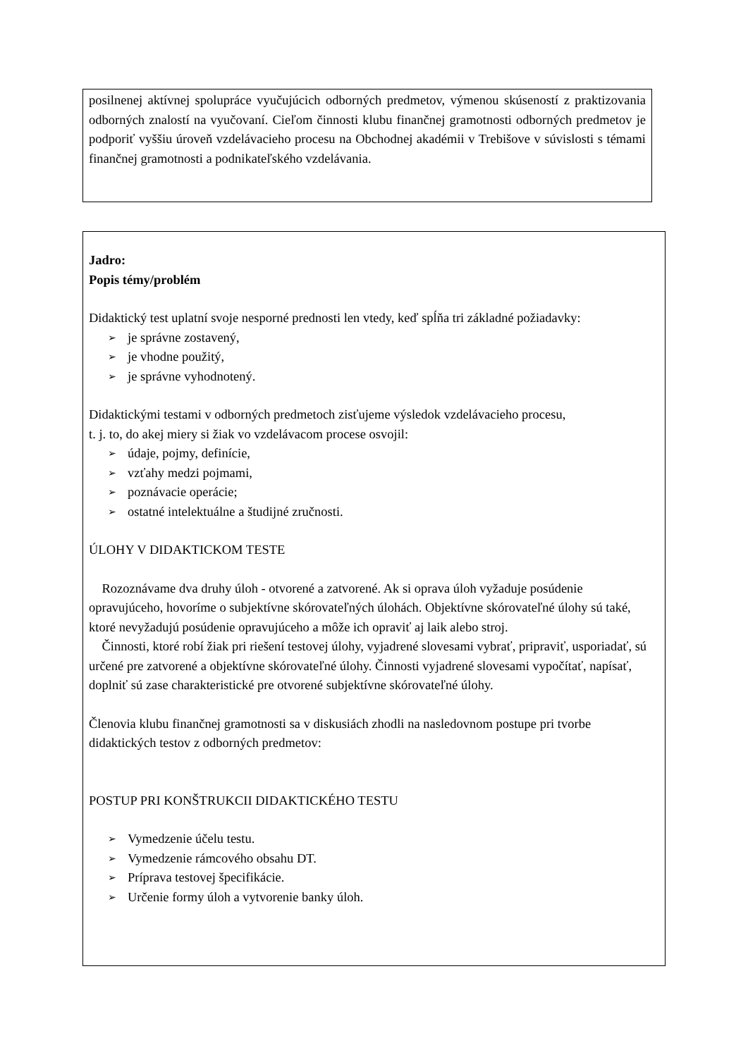posilnenej aktívnej spolupráce vyučujúcich odborných predmetov, výmenou skúseností z praktizovania odborných znalostí na vyučovaní. Cieľom činnosti klubu finančnej gramotnosti odborných predmetov je podporiť vyššiu úroveň vzdelávacieho procesu na Obchodnej akadémii v Trebišove v súvislosti s témami finančnej gramotnosti a podnikateľského vzdelávania.
Jadro:
Popis témy/problém
Didaktický test uplatní svoje nesporné prednosti len vtedy, keď spĺňa tri základné požiadavky:
je správne zostavený,
je vhodne použitý,
je správne vyhodnotený.
Didaktickými testami v odborných predmetoch zisťujeme výsledok vzdelávacieho procesu,
t. j. to, do akej miery si žiak vo vzdelávacom procese osvojil:
údaje, pojmy, definície,
vzťahy medzi pojmami,
poznávacie operácie;
ostatné intelektuálne a študijné zručnosti.
ÚLOHY V DIDAKTICKOM TESTE
Rozoznávame dva druhy úloh - otvorené a zatvorené. Ak si oprava úloh vyžaduje posúdenie opravujúceho, hovoríme o subjektívne skórovateľných úlohách. Objektívne skórovateľné úlohy sú také, ktoré nevyžadujú posúdenie opravujúceho a môže ich opraviť aj laik alebo stroj.
Činnosti, ktoré robí žiak pri riešení testovej úlohy, vyjadrené slovesami vybrať, pripraviť, usporiadať, sú určené pre zatvorené a objektívne skórovateľné úlohy. Činnosti vyjadrené slovesami vypočítať, napísať, doplniť sú zase charakteristické pre otvorené subjektívne skórovateľné úlohy.
Členovia klubu finančnej gramotnosti sa v diskusiách zhodli na nasledovnom postupe pri tvorbe didaktických testov z odborných predmetov:
POSTUP PRI KONŠTRUKCII DIDAKTICKÉHO TESTU
Vymedzenie účelu testu.
Vymedzenie rámcového obsahu DT.
Príprava testovej špecifikácie.
Určenie formy úloh a vytvorenie banky úloh.